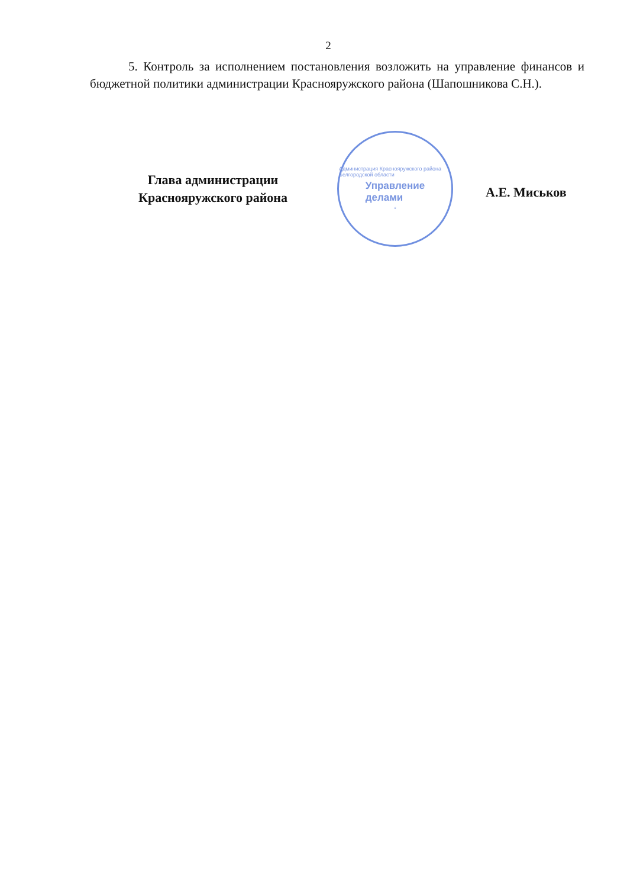2
5. Контроль за исполнением постановления возложить на управление финансов и бюджетной политики администрации Краснояружского района (Шапошникова С.Н.).
Глава администрации
Краснояружского района
Администрация Краснояружского района Белгородской области
Управление
делами
*
А.Е. Миськов